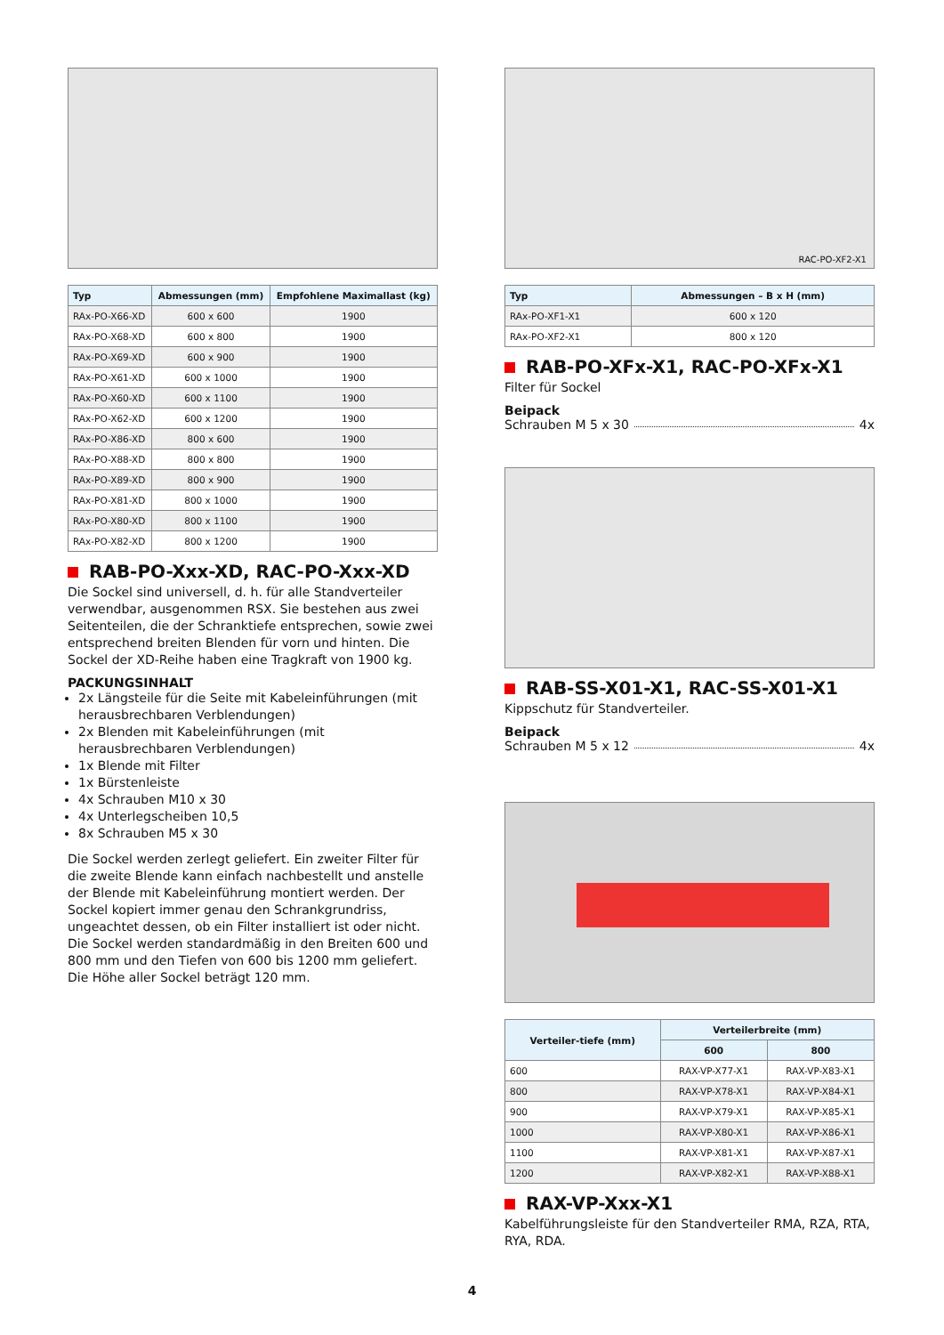| Typ | Abmessungen (mm) | Empfohlene Maximallast (kg) |
| --- | --- | --- |
| RAx-PO-X66-XD | 600 x 600 | 1900 |
| RAx-PO-X68-XD | 600 x 800 | 1900 |
| RAx-PO-X69-XD | 600 x 900 | 1900 |
| RAx-PO-X61-XD | 600 x 1000 | 1900 |
| RAx-PO-X60-XD | 600 x 1100 | 1900 |
| RAx-PO-X62-XD | 600 x 1200 | 1900 |
| RAx-PO-X86-XD | 800 x 600 | 1900 |
| RAx-PO-X88-XD | 800 x 800 | 1900 |
| RAx-PO-X89-XD | 800 x 900 | 1900 |
| RAx-PO-X81-XD | 800 x 1000 | 1900 |
| RAx-PO-X80-XD | 800 x 1100 | 1900 |
| RAx-PO-X82-XD | 800 x 1200 | 1900 |
RAB-PO-Xxx-XD, RAC-PO-Xxx-XD
Die Sockel sind universell, d. h. für alle Standverteiler verwendbar, ausgenommen RSX. Sie bestehen aus zwei Seitenteilen, die der Schranktiefe entsprechen, sowie zwei entsprechend breiten Blenden für vorn und hinten. Die Sockel der XD-Reihe haben eine Tragkraft von 1900 kg.
PACKUNGSINHALT
2x Längsteile für die Seite mit Kabeleinführungen (mit herausbrechbaren Verblendungen)
2x Blenden mit Kabeleinführungen (mit herausbrechbaren Verblendungen)
1x Blende mit Filter
1x Bürstenleiste
4x Schrauben M10 x 30
4x Unterlegscheiben 10,5
8x Schrauben M5 x 30
Die Sockel werden zerlegt geliefert. Ein zweiter Filter für die zweite Blende kann einfach nachbestellt und anstelle der Blende mit Kabeleinführung montiert werden. Der Sockel kopiert immer genau den Schrankgrundriss, ungeachtet dessen, ob ein Filter installiert ist oder nicht. Die Sockel werden standardmäßig in den Breiten 600 und 800 mm und den Tiefen von 600 bis 1200 mm geliefert. Die Höhe aller Sockel beträgt 120 mm.
RAC-PO-XF2-X1
| Typ | Abmessungen – B x H (mm) |
| --- | --- |
| RAx-PO-XF1-X1 | 600 x 120 |
| RAx-PO-XF2-X1 | 800 x 120 |
RAB-PO-XFx-X1, RAC-PO-XFx-X1
Filter für Sockel
Beipack
Schrauben M 5 x 30 4x
RAB-SS-X01-X1, RAC-SS-X01-X1
Kippschutz für Standverteiler.
Beipack
Schrauben M 5 x 12 4x
| Verteiler-tiefe (mm) | Verteilerbreite (mm) | |
| --- | --- | --- |
| | 600 | 800 |
| 600 | RAX-VP-X77-X1 | RAX-VP-X83-X1 |
| 800 | RAX-VP-X78-X1 | RAX-VP-X84-X1 |
| 900 | RAX-VP-X79-X1 | RAX-VP-X85-X1 |
| 1000 | RAX-VP-X80-X1 | RAX-VP-X86-X1 |
| 1100 | RAX-VP-X81-X1 | RAX-VP-X87-X1 |
| 1200 | RAX-VP-X82-X1 | RAX-VP-X88-X1 |
RAX-VP-Xxx-X1
Kabelführungsleiste für den Standverteiler RMA, RZA, RTA, RYA, RDA.
4